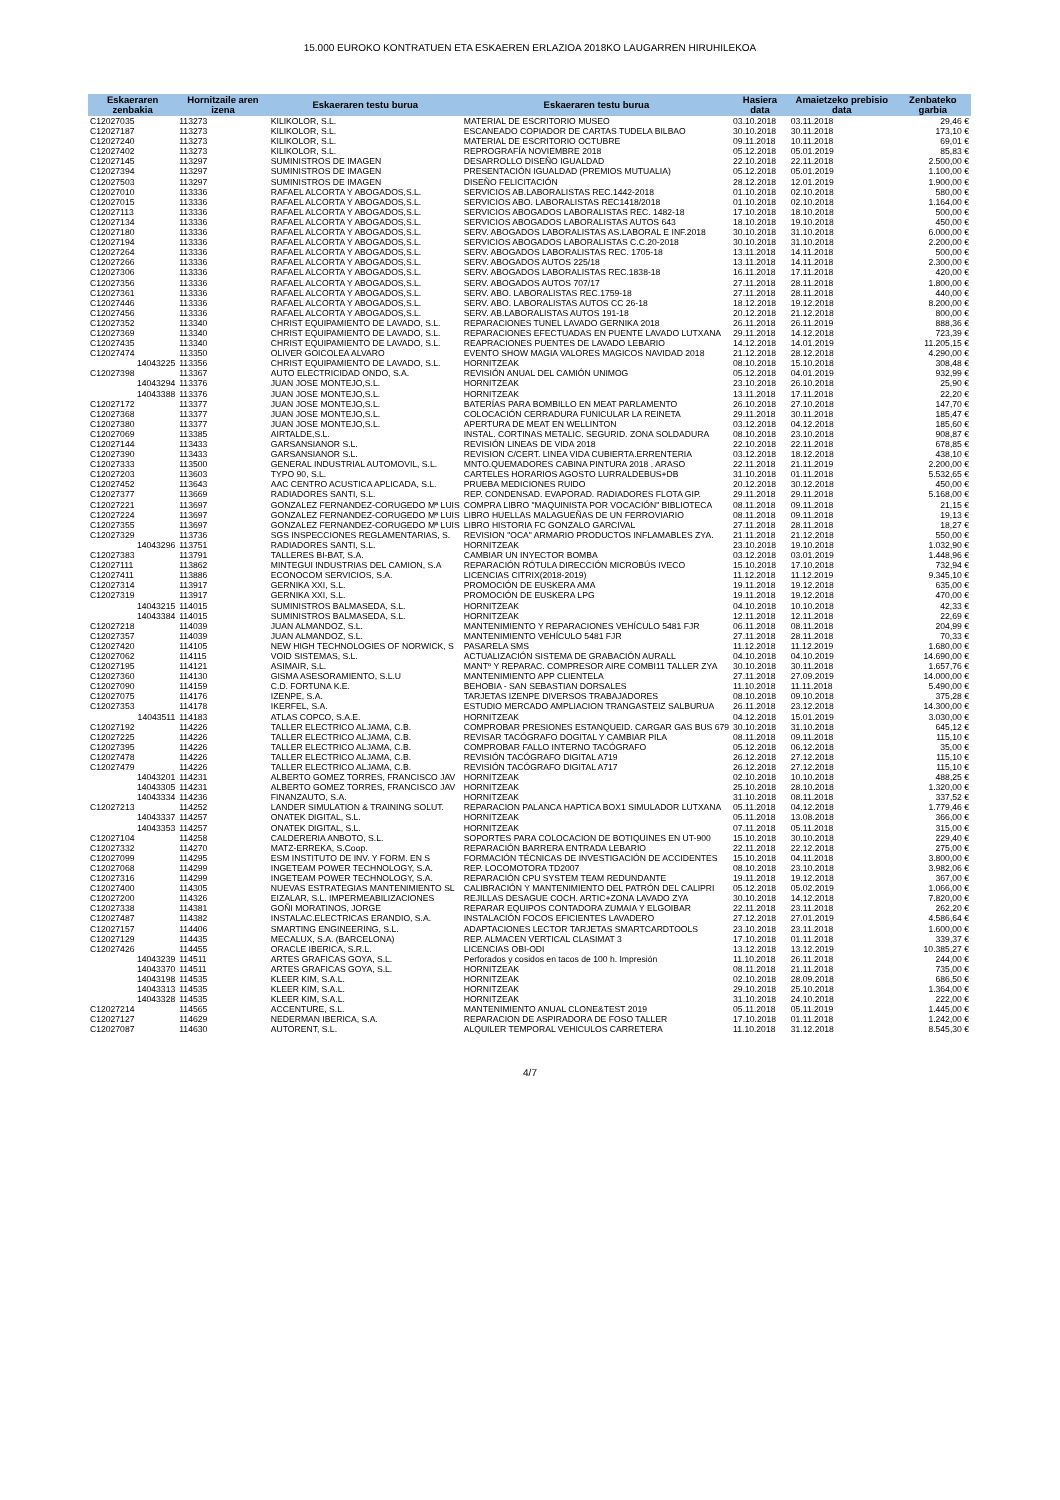15.000 EUROKO KONTRATUEN ETA ESKAEREN ERLAZIOA 2018KO LAUGARREN HIRUHILEKOA
| Eskaeraren zenbakia | Hornitzaile aren izena | Eskaeraren testu burua | Eskaeraren testu burua | Hasiera data | Amaietzeko prebisio data | Zenbateko garbia |
| --- | --- | --- | --- | --- | --- | --- |
| C12027035 | 113273 | KILIKOLOR, S.L. | MATERIAL DE ESCRITORIO MUSEO | 03.10.2018 | 03.11.2018 | 29,46 € |
| C12027187 | 113273 | KILIKOLOR, S.L. | ESCANEADO COPIADOR DE CARTAS TUDELA BILBAO | 30.10.2018 | 30.11.2018 | 173,10 € |
| C12027240 | 113273 | KILIKOLOR, S.L. | MATERIAL DE ESCRITORIO OCTUBRE | 09.11.2018 | 10.11.2018 | 69,01 € |
| C12027402 | 113273 | KILIKOLOR, S.L. | REPROGRAFÍA NOVIEMBRE 2018 | 05.12.2018 | 05.01.2019 | 85,83 € |
| C12027145 | 113297 | SUMINISTROS DE IMAGEN | DESARROLLO DISEÑO IGUALDAD | 22.10.2018 | 22.11.2018 | 2.500,00 € |
| C12027394 | 113297 | SUMINISTROS DE IMAGEN | PRESENTACIÓN IGUALDAD (PREMIOS MUTUALIA) | 05.12.2018 | 05.01.2019 | 1.100,00 € |
| C12027503 | 113297 | SUMINISTROS DE IMAGEN | DISEÑO FELICITACIÓN | 28.12.2018 | 12.01.2019 | 1.900,00 € |
| C12027010 | 113336 | RAFAEL ALCORTA Y ABOGADOS,S.L. | SERVICIOS AB.LABORALISTAS REC.1442-2018 | 01.10.2018 | 02.10.2018 | 580,00 € |
| C12027015 | 113336 | RAFAEL ALCORTA Y ABOGADOS,S.L. | SERVICIOS ABO. LABORALISTAS REC1418/2018 | 01.10.2018 | 02.10.2018 | 1.164,00 € |
| C12027113 | 113336 | RAFAEL ALCORTA Y ABOGADOS,S.L. | SERVICIOS ABOGADOS LABORALISTAS REC. 1482-18 | 17.10.2018 | 18.10.2018 | 500,00 € |
| C12027134 | 113336 | RAFAEL ALCORTA Y ABOGADOS,S.L. | SERVICIOS ABOGADOS LABORALISTAS AUTOS 643 | 18.10.2018 | 19.10.2018 | 450,00 € |
| C12027180 | 113336 | RAFAEL ALCORTA Y ABOGADOS,S.L. | SERV. ABOGADOS LABORALISTAS AS.LABORAL E INF.2018 | 30.10.2018 | 31.10.2018 | 6.000,00 € |
| C12027194 | 113336 | RAFAEL ALCORTA Y ABOGADOS,S.L. | SERVICIOS ABOGADOS LABORALISTAS C.C.20-2018 | 30.10.2018 | 31.10.2018 | 2.200,00 € |
| C12027264 | 113336 | RAFAEL ALCORTA Y ABOGADOS,S.L. | SERV. ABOGADOS LABORALISTAS REC. 1705-18 | 13.11.2018 | 14.11.2018 | 500,00 € |
| C12027266 | 113336 | RAFAEL ALCORTA Y ABOGADOS,S.L. | SERV. ABOGADOS AUTOS 225/18 | 13.11.2018 | 14.11.2018 | 2.300,00 € |
| C12027306 | 113336 | RAFAEL ALCORTA Y ABOGADOS,S.L. | SERV. ABOGADOS LABORALISTAS REC.1838-18 | 16.11.2018 | 17.11.2018 | 420,00 € |
| C12027356 | 113336 | RAFAEL ALCORTA Y ABOGADOS,S.L. | SERV. ABOGADOS AUTOS 707/17 | 27.11.2018 | 28.11.2018 | 1.800,00 € |
| C12027361 | 113336 | RAFAEL ALCORTA Y ABOGADOS,S.L. | SERV. ABO. LABORALISTAS REC.1759-18 | 27.11.2018 | 28.11.2018 | 440,00 € |
| C12027446 | 113336 | RAFAEL ALCORTA Y ABOGADOS,S.L. | SERV. ABO. LABORALISTAS AUTOS CC 26-18 | 18.12.2018 | 19.12.2018 | 8.200,00 € |
| C12027456 | 113336 | RAFAEL ALCORTA Y ABOGADOS,S.L. | SERV. AB.LABORALISTAS AUTOS 191-18 | 20.12.2018 | 21.12.2018 | 800,00 € |
| C12027352 | 113340 | CHRIST EQUIPAMIENTO DE LAVADO, S.L. | REPARACIONES TUNEL LAVADO GERNIKA 2018 | 26.11.2018 | 26.11.2019 | 888,36 € |
| C12027369 | 113340 | CHRIST EQUIPAMIENTO DE LAVADO, S.L. | REPARACIONES EFECTUADAS EN PUENTE LAVADO LUTXANA | 29.11.2018 | 14.12.2018 | 723,39 € |
| C12027435 | 113340 | CHRIST EQUIPAMIENTO DE LAVADO, S.L. | REAPRACIONES PUENTES DE LAVADO LEBARIO | 14.12.2018 | 14.01.2019 | 11.205,15 € |
| C12027474 | 113350 | OLIVER GOICOLEA ALVARO | EVENTO SHOW MAGIA VALORES MAGICOS NAVIDAD 2018 | 21.12.2018 | 28.12.2018 | 4.290,00 € |
| 14043225 | 113356 | CHRIST EQUIPAMIENTO DE LAVADO, S.L. | HORNITZEAK | 08.10.2018 | 15.10.2018 | 308,48 € |
| C12027398 | 113367 | AUTO ELECTRICIDAD ONDO, S.A. | REVISIÓN ANUAL DEL CAMIÓN UNIMOG | 05.12.2018 | 04.01.2019 | 932,99 € |
| 14043294 | 113376 | JUAN JOSE MONTEJO,S.L. | HORNITZEAK | 23.10.2018 | 26.10.2018 | 25,90 € |
| 14043388 | 113376 | JUAN JOSE MONTEJO,S.L. | HORNITZEAK | 13.11.2018 | 17.11.2018 | 22,20 € |
| C12027172 | 113377 | JUAN JOSE MONTEJO,S.L. | BATERÍAS PARA BOMBILLO EN MEAT PARLAMENTO | 26.10.2018 | 27.10.2018 | 147,70 € |
| C12027368 | 113377 | JUAN JOSE MONTEJO,S.L. | COLOCACIÓN CERRADURA FUNICULAR LA REINETA | 29.11.2018 | 30.11.2018 | 185,47 € |
| C12027380 | 113377 | JUAN JOSE MONTEJO,S.L. | APERTURA DE MEAT EN WELLINTON | 03.12.2018 | 04.12.2018 | 185,60 € |
| C12027069 | 113385 | AIRTALDE,S.L. | INSTAL. CORTINAS METALIC. SEGURID. ZONA SOLDADURA | 08.10.2018 | 23.10.2018 | 908,87 € |
| C12027144 | 113433 | GARSANSIANOR S.L. | REVISIÓN LINEAS DE VIDA 2018 | 22.10.2018 | 22.11.2018 | 678,85 € |
| C12027390 | 113433 | GARSANSIANOR S.L. | REVISION C/CERT. LINEA VIDA CUBIERTA.ERRENTERIA | 03.12.2018 | 18.12.2018 | 438,10 € |
| C12027333 | 113500 | GENERAL INDUSTRIAL AUTOMOVIL, S.L. | MNTO.QUEMADORES CABINA PINTURA 2018 . ARASO | 22.11.2018 | 21.11.2019 | 2.200,00 € |
| C12027203 | 113603 | TYPO 90, S.L. | CARTELES HORARIOS AGOSTO LURRALDEBUS+DB | 31.10.2018 | 01.11.2018 | 5.532,65 € |
| C12027452 | 113643 | AAC CENTRO ACUSTICA APLICADA, S.L. | PRUEBA MEDICIONES RUIDO | 20.12.2018 | 30.12.2018 | 450,00 € |
| C12027377 | 113669 | RADIADORES SANTI, S.L. | REP. CONDENSAD. EVAPORAD. RADIADORES FLOTA GIP. | 29.11.2018 | 29.11.2018 | 5.168,00 € |
| C12027221 | 113697 | GONZALEZ FERNANDEZ-CORUGEDO Mª LUIS | COMPRA LIBRO "MAQUINISTA POR VOCACIÓN" BIBLIOTECA | 08.11.2018 | 09.11.2018 | 21,15 € |
| C12027224 | 113697 | GONZALEZ FERNANDEZ-CORUGEDO Mª LUIS | LIBRO HUELLAS MALAGUEÑAS DE UN FERROVIARIO | 08.11.2018 | 09.11.2018 | 19,13 € |
| C12027355 | 113697 | GONZALEZ FERNANDEZ-CORUGEDO Mª LUIS | LIBRO HISTORIA FC GONZALO GARCIVAL | 27.11.2018 | 28.11.2018 | 18,27 € |
| C12027329 | 113736 | SGS INSPECCIONES REGLAMENTARIAS, S. | REVISION "OCA" ARMARIO PRODUCTOS INFLAMABLES ZYA. | 21.11.2018 | 21.12.2018 | 550,00 € |
| 14043296 | 113751 | RADIADORES SANTI, S.L. | HORNITZEAK | 23.10.2018 | 19.10.2018 | 1.032,90 € |
| C12027383 | 113791 | TALLERES BI-BAT, S.A. | CAMBIAR UN INYECTOR BOMBA | 03.12.2018 | 03.01.2019 | 1.448,96 € |
| C12027111 | 113862 | MINTEGUI INDUSTRIAS DEL CAMION, S.A | REPARACIÓN RÓTULA DIRECCIÓN MICROBÚS IVECO | 15.10.2018 | 17.10.2018 | 732,94 € |
| C12027411 | 113886 | ECONOCOM SERVICIOS, S.A. | LICENCIAS CITRIX(2018-2019) | 11.12.2018 | 11.12.2019 | 9.345,10 € |
| C12027314 | 113917 | GERNIKA XXI, S.L. | PROMOCIÓN DE EUSKERA AMA | 19.11.2018 | 19.12.2018 | 635,00 € |
| C12027319 | 113917 | GERNIKA XXI, S.L. | PROMOCIÓN DE EUSKERA LPG | 19.11.2018 | 19.12.2018 | 470,00 € |
| 14043215 | 114015 | SUMINISTROS BALMASEDA, S.L. | HORNITZEAK | 04.10.2018 | 10.10.2018 | 42,33 € |
| 14043384 | 114015 | SUMINISTROS BALMASEDA, S.L. | HORNITZEAK | 12.11.2018 | 12.11.2018 | 22,69 € |
| C12027218 | 114039 | JUAN ALMANDOZ, S.L. | MANTENIMIENTO Y REPARACIONES VEHÍCULO 5481 FJR | 06.11.2018 | 08.11.2018 | 204,99 € |
| C12027357 | 114039 | JUAN ALMANDOZ, S.L. | MANTENIMIENTO VEHÍCULO 5481 FJR | 27.11.2018 | 28.11.2018 | 70,33 € |
| C12027420 | 114105 | NEW HIGH TECHNOLOGIES OF NORWICK, S | PASARELA SMS | 11.12.2018 | 11.12.2019 | 1.680,00 € |
| C12027062 | 114115 | VOID SISTEMAS, S.L. | ACTUALIZACIÓN SISTEMA DE GRABACIÓN AURALL | 04.10.2018 | 04.10.2019 | 14.690,00 € |
| C12027195 | 114121 | ASIMAIR, S.L. | MANTº Y REPARAC. COMPRESOR AIRE COMBI11 TALLER ZYA | 30.10.2018 | 30.11.2018 | 1.657,76 € |
| C12027360 | 114130 | GISMA ASESORAMIENTO, S.L.U | MANTENIMIENTO APP CLIENTELA | 27.11.2018 | 27.09.2019 | 14.000,00 € |
| C12027090 | 114159 | C.D. FORTUNA K.E. | BEHOBIA - SAN SEBASTIAN DORSALES | 11.10.2018 | 11.11.2018 | 5.490,00 € |
| C12027075 | 114176 | IZENPE, S.A. | TARJETAS IZENPE DIVERSOS TRABAJADORES | 08.10.2018 | 09.10.2018 | 375,28 € |
| C12027353 | 114178 | IKERFEL, S.A. | ESTUDIO MERCADO AMPLIACION TRANGASTEIZ SALBURUA | 26.11.2018 | 23.12.2018 | 14.300,00 € |
| 14043511 | 114183 | ATLAS COPCO, S.A.E. | HORNITZEAK | 04.12.2018 | 15.01.2019 | 3.030,00 € |
| C12027192 | 114226 | TALLER ELECTRICO ALJAMA, C.B. | COMPROBAR PRESIONES ESTANQUEID. CARGAR GAS BUS 679 | 30.10.2018 | 31.10.2018 | 645,12 € |
| C12027225 | 114226 | TALLER ELECTRICO ALJAMA, C.B. | REVISAR TACÓGRAFO DOGITAL Y CAMBIAR PILA | 08.11.2018 | 09.11.2018 | 115,10 € |
| C12027395 | 114226 | TALLER ELECTRICO ALJAMA, C.B. | COMPROBAR FALLO INTERNO TACÓGRAFO | 05.12.2018 | 06.12.2018 | 35,00 € |
| C12027478 | 114226 | TALLER ELECTRICO ALJAMA, C.B. | REVISIÓN TACÓGRAFO DIGITAL A719 | 26.12.2018 | 27.12.2018 | 115,10 € |
| C12027479 | 114226 | TALLER ELECTRICO ALJAMA, C.B. | REVISIÓN TACÓGRAFO DIGITAL A717 | 26.12.2018 | 27.12.2018 | 115,10 € |
| 14043201 | 114231 | ALBERTO GOMEZ TORRES, FRANCISCO JAV | HORNITZEAK | 02.10.2018 | 10.10.2018 | 488,25 € |
| 14043305 | 114231 | ALBERTO GOMEZ TORRES, FRANCISCO JAV | HORNITZEAK | 25.10.2018 | 28.10.2018 | 1.320,00 € |
| 14043334 | 114236 | FINANZAUTO, S.A. | HORNITZEAK | 31.10.2018 | 08.11.2018 | 337,52 € |
| C12027213 | 114252 | LANDER SIMULATION & TRAINING SOLUT. | REPARACION PALANCA HAPTICA BOX1 SIMULADOR LUTXANA | 05.11.2018 | 04.12.2018 | 1.779,46 € |
| 14043337 | 114257 | ONATEK DIGITAL, S.L. | HORNITZEAK | 05.11.2018 | 13.08.2018 | 366,00 € |
| 14043353 | 114257 | ONATEK DIGITAL, S.L. | HORNITZEAK | 07.11.2018 | 05.11.2018 | 315,00 € |
| C12027104 | 114258 | CALDERERIA ANBOTO, S.L. | SOPORTES PARA COLOCACION DE BOTIQUINES EN UT-900 | 15.10.2018 | 30.10.2018 | 229,40 € |
| C12027332 | 114270 | MATZ-ERREKA, S.Coop. | REPARACIÓN BARRERA ENTRADA LEBARIO | 22.11.2018 | 22.12.2018 | 275,00 € |
| C12027099 | 114295 | ESM INSTITUTO DE INV. Y FORM. EN S | FORMACIÓN TÉCNICAS DE INVESTIGACIÓN DE ACCIDENTES | 15.10.2018 | 04.11.2018 | 3.800,00 € |
| C12027068 | 114299 | INGETEAM POWER TECHNOLOGY, S.A. | REP. LOCOMOTORA TD2007 | 08.10.2018 | 23.10.2018 | 3.982,06 € |
| C12027316 | 114299 | INGETEAM POWER TECHNOLOGY, S.A. | REPARACIÓN CPU SYSTEM TEAM REDUNDANTE | 19.11.2018 | 19.12.2018 | 367,00 € |
| C12027400 | 114305 | NUEVAS ESTRATEGIAS MANTENIMIENTO SL | CALIBRACIÓN Y MANTENIMIENTO DEL PATRÓN DEL CALIPRI | 05.12.2018 | 05.02.2019 | 1.066,00 € |
| C12027200 | 114326 | EIZALAR, S.L. IMPERMEABILIZACIONES | REJILLAS DESAGUE COCH. ARTIC+ZONA LAVADO ZYA | 30.10.2018 | 14.12.2018 | 7.820,00 € |
| C12027338 | 114381 | GOÑI MORATINOS, JORGE | REPARAR EQUIPOS CONTADORA ZUMAIA Y ELGOIBAR | 22.11.2018 | 23.11.2018 | 262,20 € |
| C12027487 | 114382 | INSTALAC.ELECTRICAS ERANDIO, S.A. | INSTALACIÓN FOCOS EFICIENTES LAVADERO | 27.12.2018 | 27.01.2019 | 4.586,64 € |
| C12027157 | 114406 | SMARTING ENGINEERING, S.L. | ADAPTACIONES LECTOR TARJETAS SMARTCARDTOOLS | 23.10.2018 | 23.11.2018 | 1.600,00 € |
| C12027129 | 114435 | MECALUX, S.A. (BARCELONA) | REP. ALMACEN VERTICAL CLASIMAT 3 | 17.10.2018 | 01.11.2018 | 339,37 € |
| C12027426 | 114455 | ORACLE IBERICA, S.R.L. | LICENCIAS OBI-ODI | 13.12.2018 | 13.12.2019 | 10.385,27 € |
| 14043239 | 114511 | ARTES GRAFICAS GOYA, S.L. | Perforados y cosidos en tacos de 100 h. Impresión | 11.10.2018 | 26.11.2018 | 244,00 € |
| 14043370 | 114511 | ARTES GRAFICAS GOYA, S.L. | HORNITZEAK | 08.11.2018 | 21.11.2018 | 735,00 € |
| 14043198 | 114535 | KLEER KIM, S.A.L. | HORNITZEAK | 02.10.2018 | 28.09.2018 | 686,50 € |
| 14043313 | 114535 | KLEER KIM, S.A.L. | HORNITZEAK | 29.10.2018 | 25.10.2018 | 1.364,00 € |
| 14043328 | 114535 | KLEER KIM, S.A.L. | HORNITZEAK | 31.10.2018 | 24.10.2018 | 222,00 € |
| C12027214 | 114565 | ACCENTURE, S.L. | MANTENIMIENTO ANUAL CLONE&TEST 2019 | 05.11.2018 | 05.11.2019 | 1.445,00 € |
| C12027127 | 114629 | NEDERMAN IBERICA, S.A. | REPARACION DE ASPIRADORA DE FOSO TALLER | 17.10.2018 | 01.11.2018 | 1.242,00 € |
| C12027087 | 114630 | AUTORENT, S.L. | ALQUILER TEMPORAL VEHICULOS CARRETERA | 11.10.2018 | 31.12.2018 | 8.545,30 € |
4/7